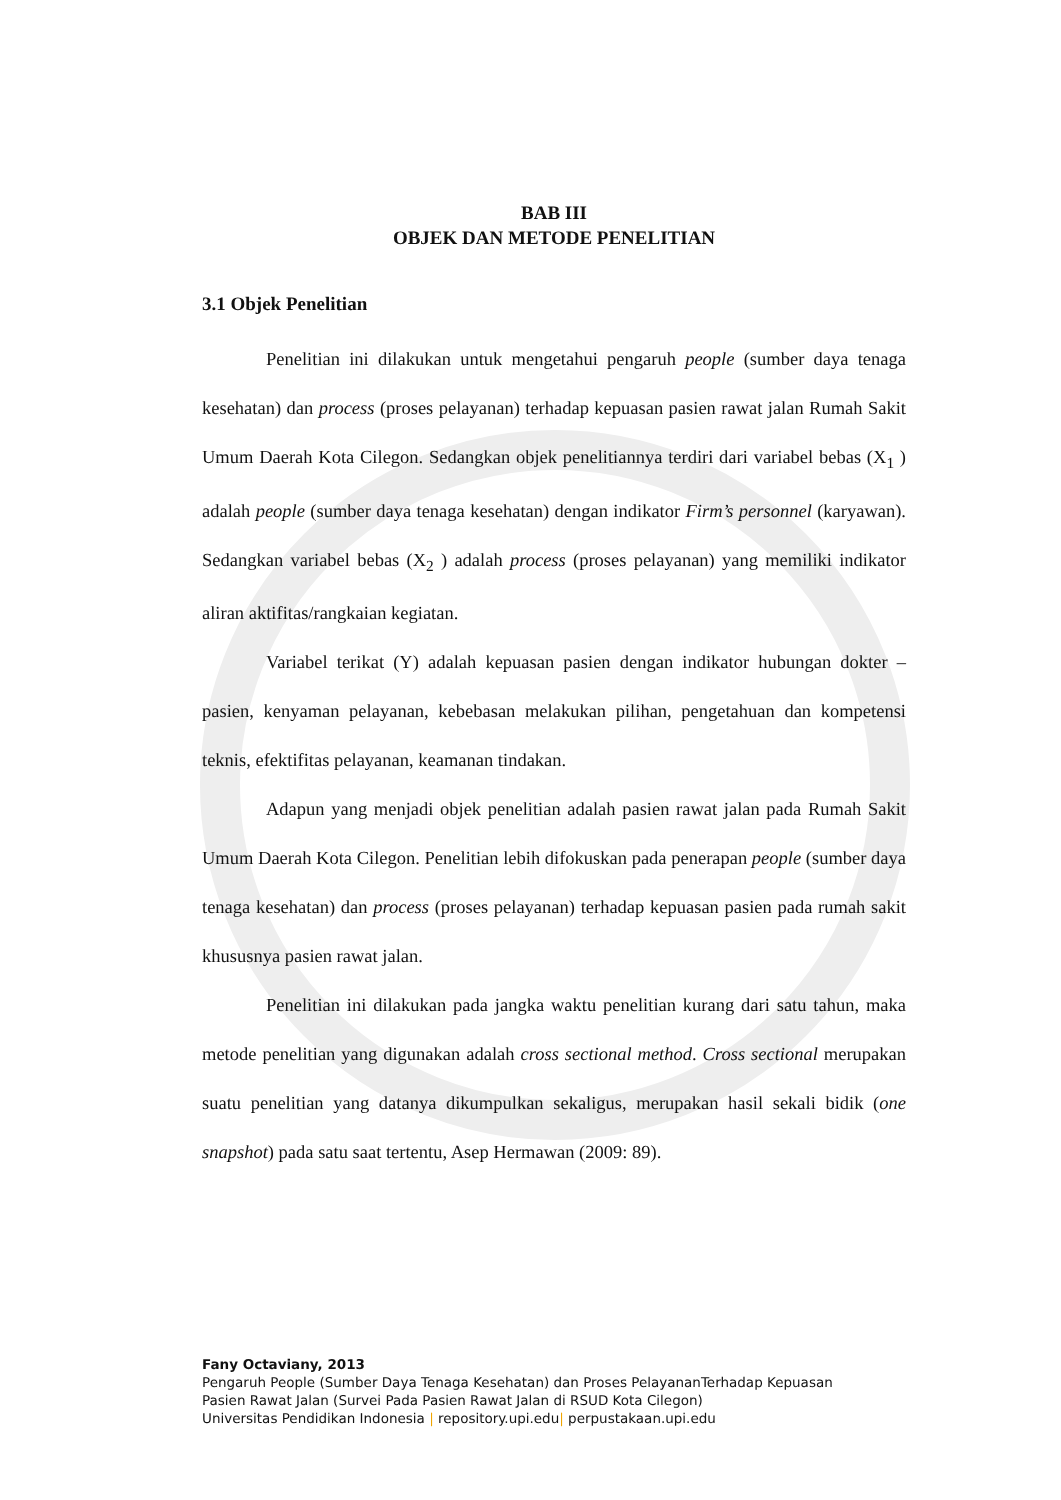BAB III
OBJEK DAN METODE PENELITIAN
3.1 Objek Penelitian
Penelitian ini dilakukan untuk mengetahui pengaruh people (sumber daya tenaga kesehatan) dan process (proses pelayanan) terhadap kepuasan pasien rawat jalan Rumah Sakit Umum Daerah Kota Cilegon. Sedangkan objek penelitiannya terdiri dari variabel bebas (X<sub>1</sub> ) adalah people (sumber daya tenaga kesehatan) dengan indikator Firm’s personnel (karyawan). Sedangkan variabel bebas (X<sub>2</sub> ) adalah process (proses pelayanan) yang memiliki indikator aliran aktifitas/rangkaian kegiatan.
Variabel terikat (Y) adalah kepuasan pasien dengan indikator hubungan dokter – pasien, kenyaman pelayanan, kebebasan melakukan pilihan, pengetahuan dan kompetensi teknis, efektifitas pelayanan, keamanan tindakan.
Adapun yang menjadi objek penelitian adalah pasien rawat jalan pada Rumah Sakit Umum Daerah Kota Cilegon. Penelitian lebih difokuskan pada penerapan people (sumber daya tenaga kesehatan) dan process (proses pelayanan) terhadap kepuasan pasien pada rumah sakit khususnya pasien rawat jalan.
Penelitian ini dilakukan pada jangka waktu penelitian kurang dari satu tahun, maka metode penelitian yang digunakan adalah cross sectional method. Cross sectional merupakan suatu penelitian yang datanya dikumpulkan sekaligus, merupakan hasil sekali bidik (one snapshot) pada satu saat tertentu, Asep Hermawan (2009: 89).
Fany Octaviany, 2013
Pengaruh People (Sumber Daya Tenaga Kesehatan) dan Proses PelayananTerhadap Kepuasan
Pasien Rawat Jalan (Survei Pada Pasien Rawat Jalan di RSUD Kota Cilegon)
Universitas Pendidikan Indonesia | repository.upi.edu| perpustakaan.upi.edu